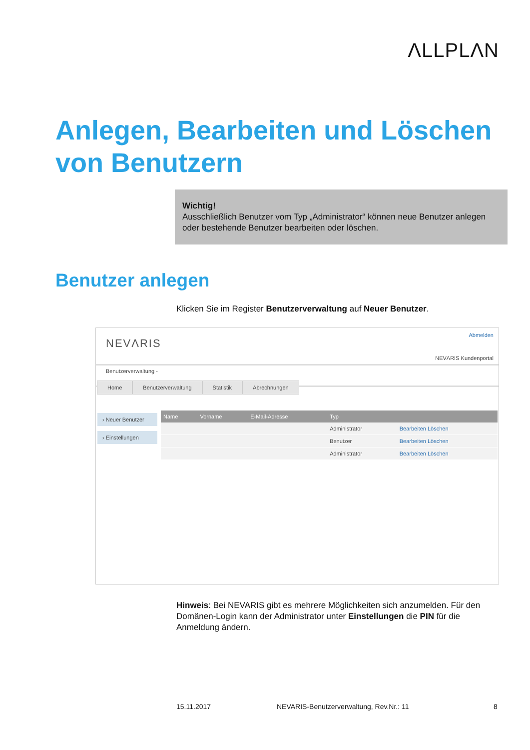ΛLLPLΛN
Anlegen, Bearbeiten und Löschen von Benutzern
Wichtig!
Ausschließlich Benutzer vom Typ „Administrator“ können neue Benutzer anlegen oder bestehende Benutzer bearbeiten oder löschen.
Benutzer anlegen
Klicken Sie im Register Benutzerverwaltung auf Neuer Benutzer.
NEVΛRIS
Abmelden
NEVΛRIS Kundenportal
Benutzerverwaltung -
Home Benutzerverwaltung Statistik Abrechnungen
› Neuer Benutzer
› Einstellungen
| Name | Vorname | E-Mail-Adresse | Typ | |
| --- | --- | --- | --- | --- |
| | | | Administrator | Bearbeiten Löschen |
| | | | Benutzer | Bearbeiten Löschen |
| | | | Administrator | Bearbeiten Löschen |
Hinweis: Bei NEVARIS gibt es mehrere Möglichkeiten sich anzumelden. Für den Domänen-Login kann der Administrator unter Einstellungen die PIN für die Anmeldung ändern.
15.11.2017
NEVARIS-Benutzerverwaltung, Rev.Nr.: 11
8